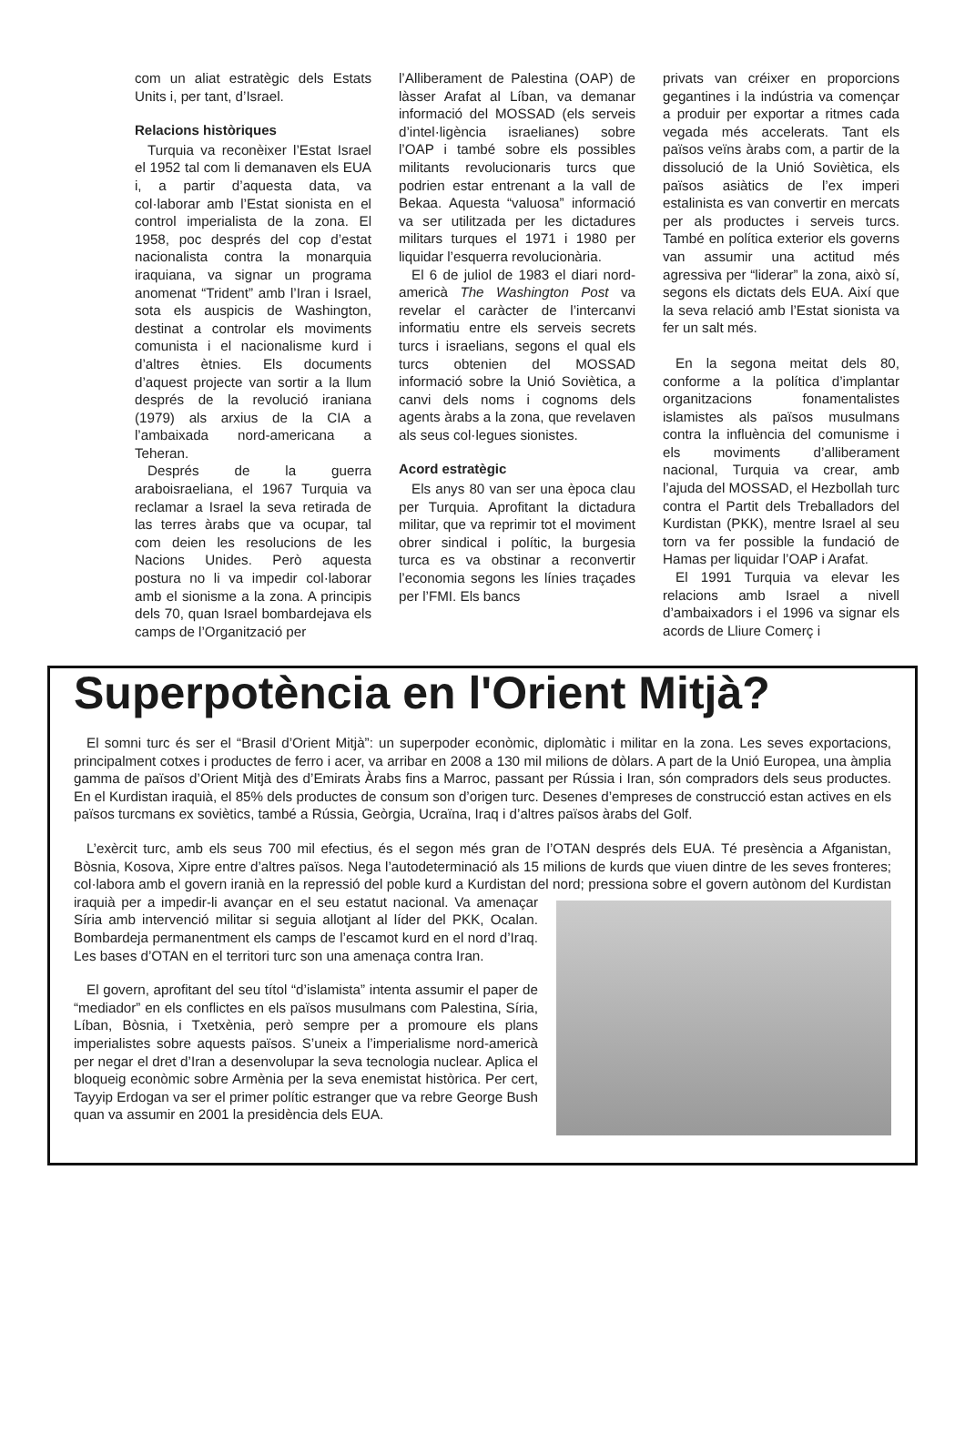com un aliat estratègic dels Estats Units i, per tant, d’Israel.
Relacions històriques
Turquia va reconèixer l’Estat Israel el 1952 tal com li demanaven els EUA i, a partir d’aquesta data, va col·laborar amb l’Estat sionista en el control imperialista de la zona. El 1958, poc després del cop d’estat nacionalista contra la monarquia iraquiana, va signar un programa anomenat “Trident” amb l’Iran i Israel, sota els auspicis de Washington, destinat a controlar els moviments comunista i el nacionalisme kurd i d’altres ètnies. Els documents d’aquest projecte van sortir a la llum després de la revolució iraniana (1979) als arxius de la CIA a l’ambaixada nord-americana a Teheran.
Després de la guerra araboisraeliana, el 1967 Turquia va reclamar a Israel la seva retirada de las terres àrabs que va ocupar, tal com deien les resolucions de les Nacions Unides. Però aquesta postura no li va impedir col·laborar amb el sionisme a la zona. A principis dels 70, quan Israel bombardejava els camps de l’Organització per
l’Alliberament de Palestina (OAP) de làsser Arafat al Líban, va demanar informació del MOSSAD (els serveis d’intel·ligència israelianes) sobre l’OAP i també sobre els possibles militants revolucionaris turcs que podrien estar entrenant a la vall de Bekaa. Aquesta “valuosa” informació va ser utilitzada per les dictadures militars turques el 1971 i 1980 per liquidar l’esquerra revolucionària.
El 6 de juliol de 1983 el diari nord-americà The Washington Post va revelar el caràcter de l’intercanvi informatiu entre els serveis secrets turcs i israelians, segons el qual els turcs obtenien del MOSSAD informació sobre la Unió Soviètica, a canvi dels noms i cognoms dels agents àrabs a la zona, que revelaven als seus col·legues sionistes.
Acord estratègic
Els anys 80 van ser una època clau per Turquia. Aprofitant la dictadura militar, que va reprimir tot el moviment obrer sindical i polític, la burgesia turca es va obstinar a reconvertir l’economia segons les línies traçades per l’FMI. Els bancs
privats van créixer en proporcions gegantines i la indústria va començar a produir per exportar a ritmes cada vegada més accelerats. Tant els països veïns àrabs com, a partir de la dissolució de la Unió Soviètica, els països asiàtics de l’ex imperi estalinista es van convertir en mercats per als productes i serveis turcs. També en política exterior els governs van assumir una actitud més agressiva per “liderar” la zona, això sí, segons els dictats dels EUA. Així que la seva relació amb l’Estat sionista va fer un salt més.
En la segona meitat dels 80, conforme a la política d’implantar organitzacions fonamentalistes islamistes als països musulmans contra la influència del comunisme i els moviments d’alliberament nacional, Turquia va crear, amb l’ajuda del MOSSAD, el Hezbollah turc contra el Partit dels Treballadors del Kurdistan (PKK), mentre Israel al seu torn va fer possible la fundació de Hamas per liquidar l’OAP i Arafat.
El 1991 Turquia va elevar les relacions amb Israel a nivell d’ambaixadors i el 1996 va signar els acords de Lliure Comerç i
Superpotència en l'Orient Mitjà?
El somni turc és ser el “Brasil d’Orient Mitjà”: un superpoder econòmic, diplomàtic i militar en la zona. Les seves exportacions, principalment cotxes i productes de ferro i acer, va arribar en 2008 a 130 mil milions de dòlars. A part de la Unió Europea, una àmplia gamma de països d’Orient Mitjà des d’Emirats Àrabs fins a Marroc, passant per Rússia i Iran, són compradors dels seus productes. En el Kurdistan iraquià, el 85% dels productes de consum son d’origen turc. Desenes d’empreses de construcció estan actives en els països turcmans ex soviètics, també a Rússia, Geòrgia, Ucraïna, Iraq i d’altres països àrabs del Golf.
L’exèrcit turc, amb els seus 700 mil efectius, és el segon més gran de l’OTAN després dels EUA. Té presència a Afganistan, Bòsnia, Kosova, Xipre entre d’altres països. Nega l’autodeterminació als 15 milions de kurds que viuen dintre de les seves fronteres; col·labora amb el govern iranià en la repressió del poble kurd a Kurdistan del nord; pressiona sobre el govern autònom del Kurdistan iraquià per a impedir-li avançar en el seu estatut nacional. Va amenaçar Síria amb intervenció militar si seguia allotjant al líder del PKK, Ocalan. Bombardeja permanentment els camps de l’escamot kurd en el nord d’Iraq. Les bases d’OTAN en el territori turc son una amenaça contra Iran.
El govern, aprofitant del seu títol “d’islamista” intenta assumir el paper de “mediador” en els conflictes en els països musulmans com Palestina, Síria, Líban, Bòsnia, i Txetxènia, però sempre per a promoure els plans imperialistes sobre aquests països. S’uneix a l’imperialisme nord-americà per negar el dret d’Iran a desenvolupar la seva tecnologia nuclear. Aplica el bloqueig econòmic sobre Armènia per la seva enemistat històrica. Per cert, Tayyip Erdogan va ser el primer polític estranger que va rebre George Bush quan va assumir en 2001 la presidència dels EUA.